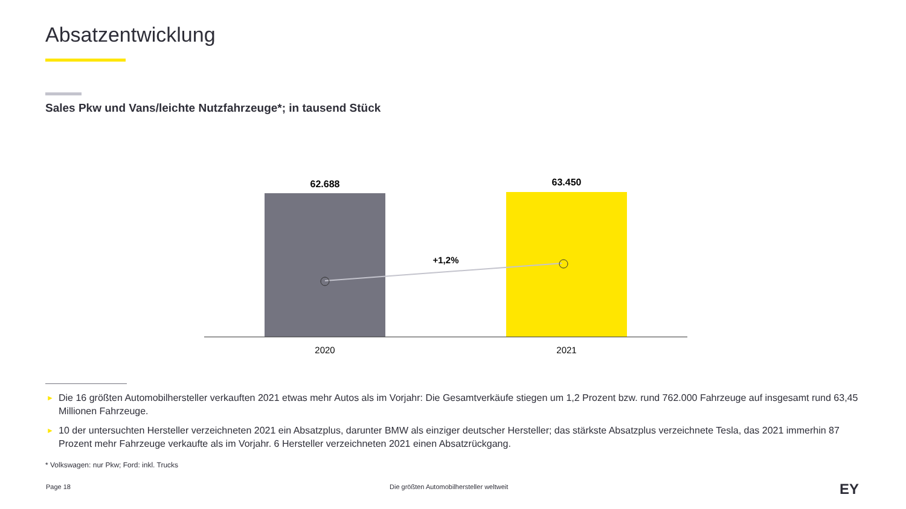Absatzentwicklung
Sales Pkw und Vans/leichte Nutzfahrzeuge*; in tausend Stück
62.688
63.450
+1,2%
2020
2021
► Die 16 größten Automobilhersteller verkauften 2021 etwas mehr Autos als im Vorjahr: Die Gesamtverkäufe stiegen um 1,2 Prozent bzw. rund 762.000 Fahrzeuge auf insgesamt rund 63,45 Millionen Fahrzeuge.
► 10 der untersuchten Hersteller verzeichneten 2021 ein Absatzplus, darunter BMW als einziger deutscher Hersteller; das stärkste Absatzplus verzeichnete Tesla, das 2021 immerhin 87 Prozent mehr Fahrzeuge verkaufte als im Vorjahr. 6 Hersteller verzeichneten 2021 einen Absatzrückgang.
* Volkswagen: nur Pkw; Ford: inkl. Trucks
Page 18
Die größten Automobilhersteller weltweit
EY